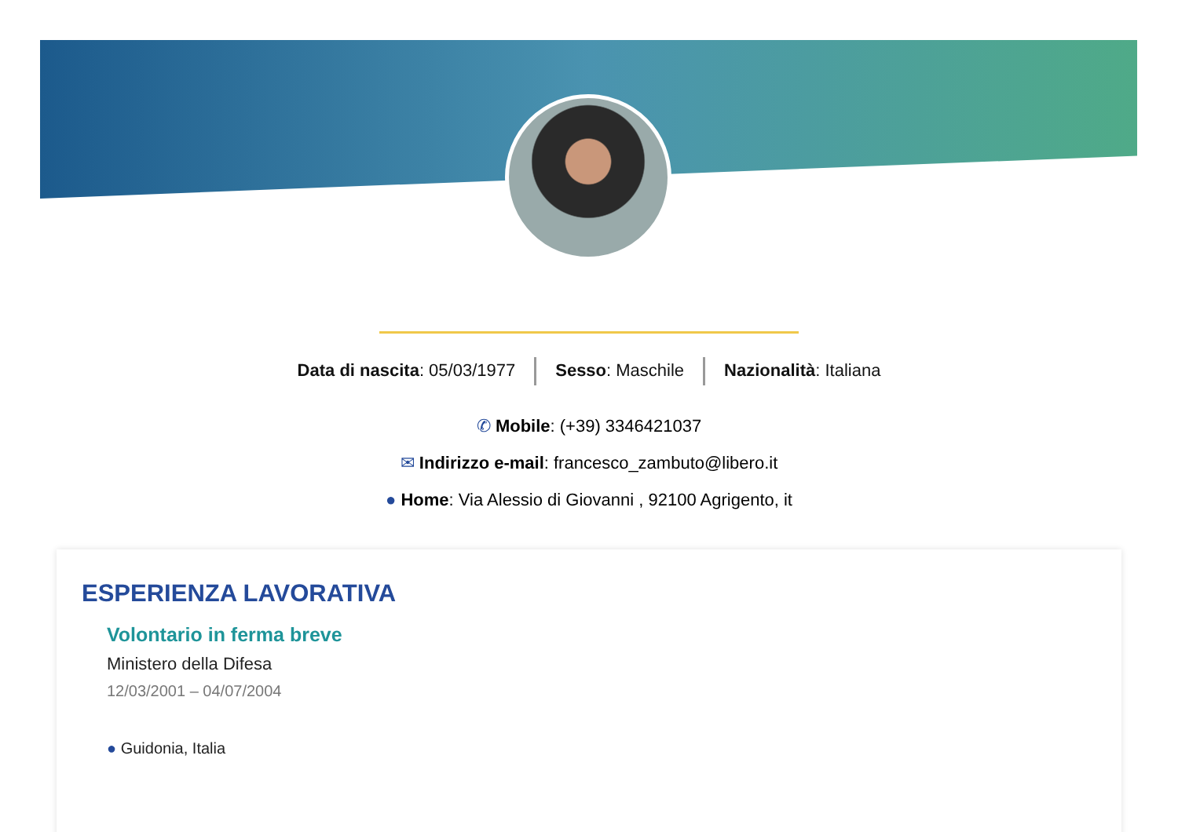Data di nascita: 05/03/1977 Sesso: Maschile Nazionalità: Italiana
✆ Mobile: (+39) 3346421037
✉ Indirizzo e-mail: francesco_zambuto@libero.it
● Home: Via Alessio di Giovanni , 92100 Agrigento, it
ESPERIENZA LAVORATIVA
Volontario in ferma breve
Ministero della Difesa
12/03/2001 – 04/07/2004
● Guidonia, Italia